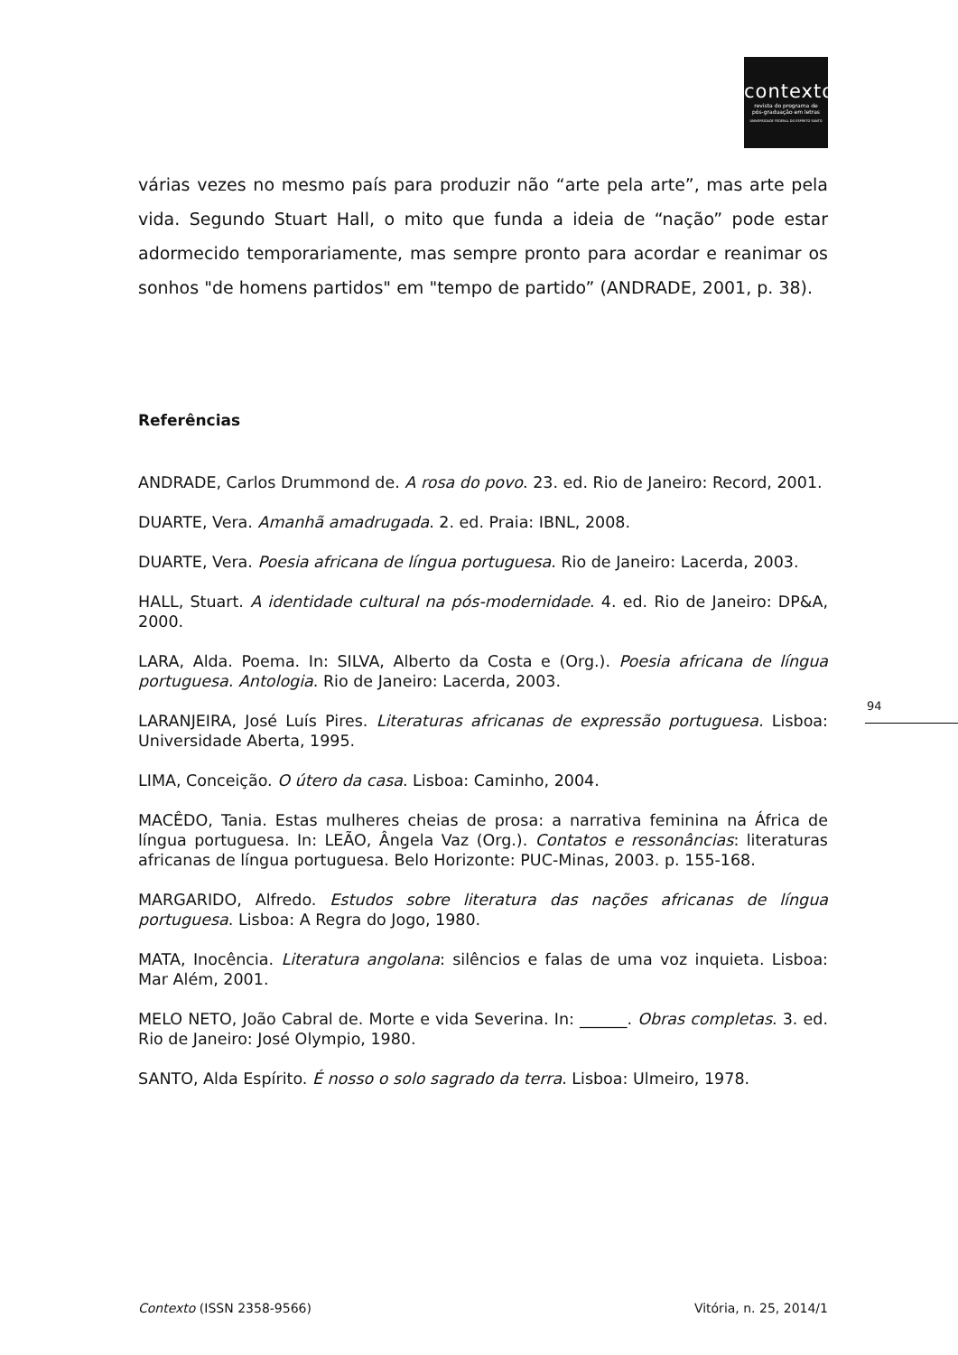contexto
revista do programa de
pós-graduação em letras
UNIVERSIDADE FEDERAL DO ESPÍRITO SANTO
várias vezes no mesmo país para produzir não “arte pela arte”, mas arte pela vida. Segundo Stuart Hall, o mito que funda a ideia de “nação” pode estar adormecido temporariamente, mas sempre pronto para acordar e reanimar os sonhos "de homens partidos" em "tempo de partido” (ANDRADE, 2001, p. 38).
Referências
ANDRADE, Carlos Drummond de. A rosa do povo. 23. ed. Rio de Janeiro: Record, 2001.
DUARTE, Vera. Amanhã amadrugada. 2. ed. Praia: IBNL, 2008.
DUARTE, Vera. Poesia africana de língua portuguesa. Rio de Janeiro: Lacerda, 2003.
HALL, Stuart. A identidade cultural na pós-modernidade. 4. ed. Rio de Janeiro: DP&A, 2000.
LARA, Alda. Poema. In: SILVA, Alberto da Costa e (Org.). Poesia africana de língua portuguesa. Antologia. Rio de Janeiro: Lacerda, 2003.
LARANJEIRA, José Luís Pires. Literaturas africanas de expressão portuguesa. Lisboa: Universidade Aberta, 1995.
LIMA, Conceição. O útero da casa. Lisboa: Caminho, 2004.
MACÊDO, Tania. Estas mulheres cheias de prosa: a narrativa feminina na África de língua portuguesa. In: LEÃO, Ângela Vaz (Org.). Contatos e ressonâncias: literaturas africanas de língua portuguesa. Belo Horizonte: PUC-Minas, 2003. p. 155-168.
MARGARIDO, Alfredo. Estudos sobre literatura das nações africanas de língua portuguesa. Lisboa: A Regra do Jogo, 1980.
MATA, Inocência. Literatura angolana: silêncios e falas de uma voz inquieta. Lisboa: Mar Além, 2001.
MELO NETO, João Cabral de. Morte e vida Severina. In: ______. Obras completas. 3. ed. Rio de Janeiro: José Olympio, 1980.
SANTO, Alda Espírito. É nosso o solo sagrado da terra. Lisboa: Ulmeiro, 1978.
94
Contexto (ISSN 2358-9566) Vitória, n. 25, 2014/1